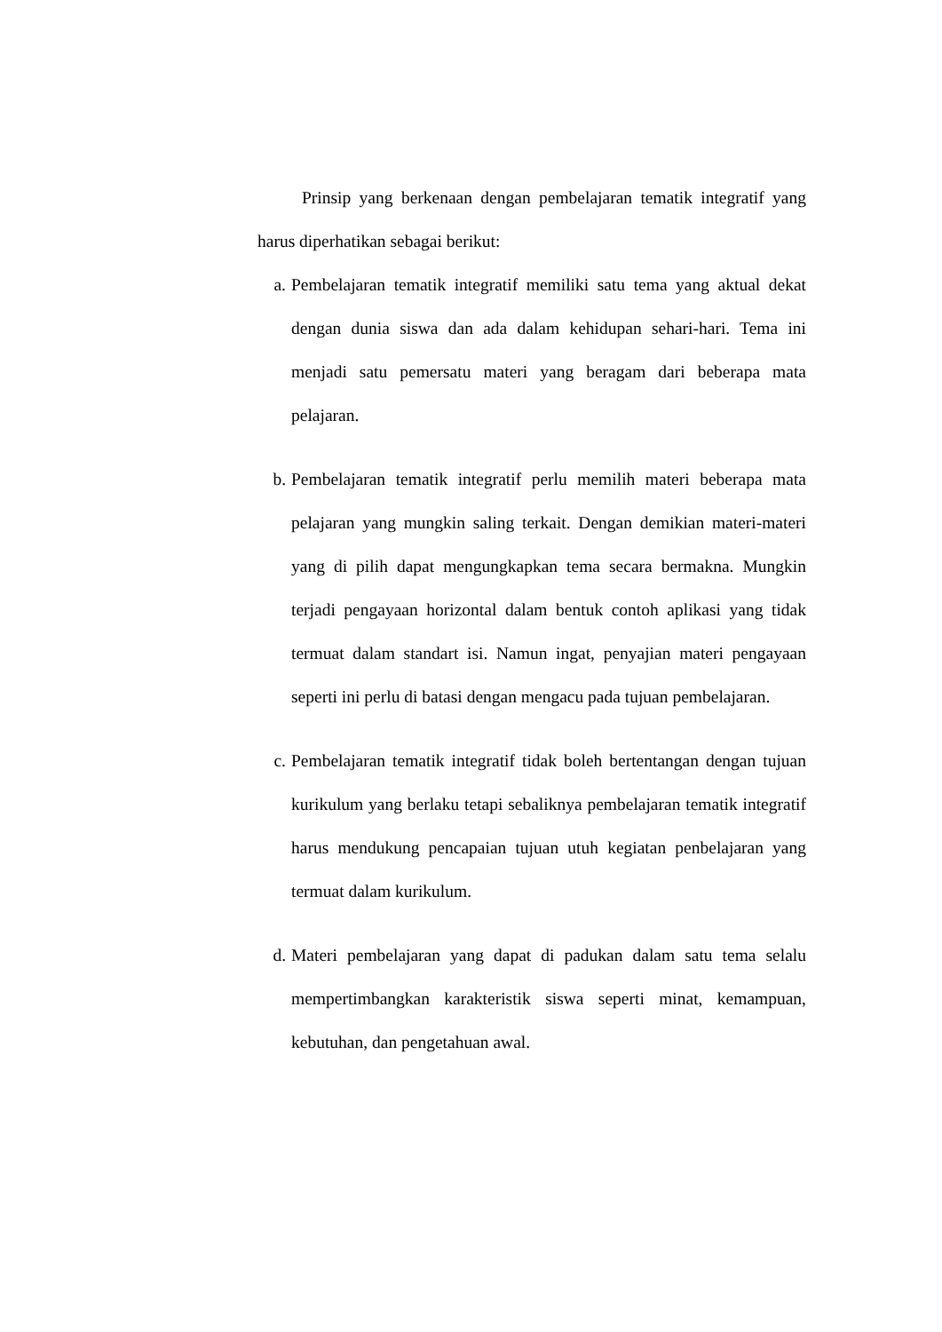Prinsip yang berkenaan dengan pembelajaran tematik integratif yang harus diperhatikan sebagai berikut:
a. Pembelajaran tematik integratif memiliki satu tema yang aktual dekat dengan dunia siswa dan ada dalam kehidupan sehari-hari. Tema ini menjadi satu pemersatu materi yang beragam dari beberapa mata pelajaran.
b. Pembelajaran tematik integratif perlu memilih materi beberapa mata pelajaran yang mungkin saling terkait. Dengan demikian materi-materi yang di pilih dapat mengungkapkan tema secara bermakna. Mungkin terjadi pengayaan horizontal dalam bentuk contoh aplikasi yang tidak termuat dalam standart isi. Namun ingat, penyajian materi pengayaan seperti ini perlu di batasi dengan mengacu pada tujuan pembelajaran.
c. Pembelajaran tematik integratif tidak boleh bertentangan dengan tujuan kurikulum yang berlaku tetapi sebaliknya pembelajaran tematik integratif harus mendukung pencapaian tujuan utuh kegiatan penbelajaran yang termuat dalam kurikulum.
d. Materi pembelajaran yang dapat di padukan dalam satu tema selalu mempertimbangkan karakteristik siswa seperti minat, kemampuan, kebutuhan, dan pengetahuan awal.